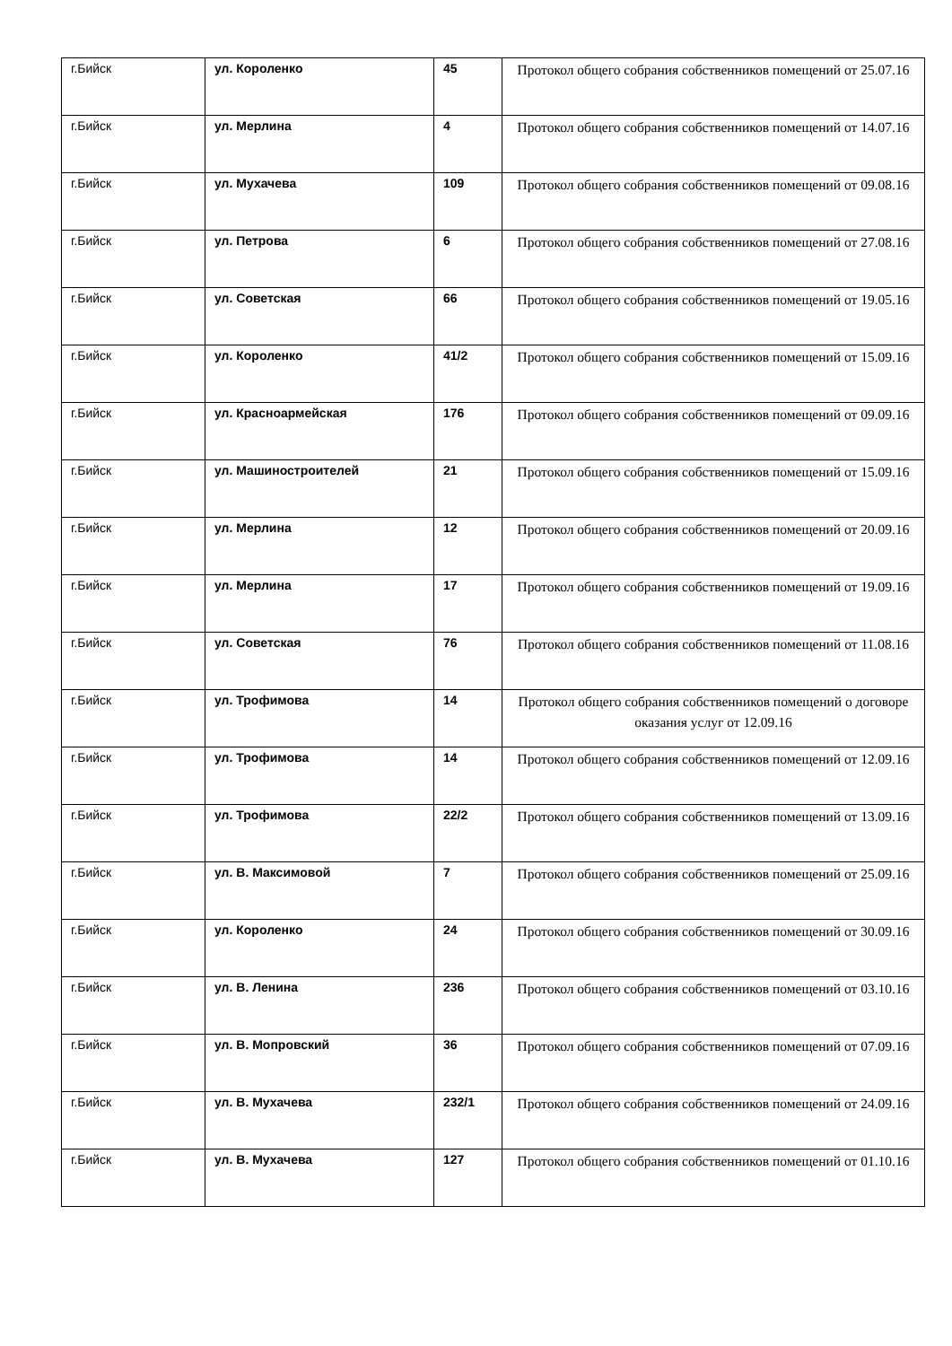| г.Бийск | ул. Короленко | 45 | Протокол общего собрания собственников помещений от 25.07.16 |
| г.Бийск | ул. Мерлина | 4 | Протокол общего собрания собственников помещений от 14.07.16 |
| г.Бийск | ул. Мухачева | 109 | Протокол общего собрания собственников помещений от 09.08.16 |
| г.Бийск | ул. Петрова | 6 | Протокол общего собрания собственников помещений от 27.08.16 |
| г.Бийск | ул. Советская | 66 | Протокол общего собрания собственников помещений от 19.05.16 |
| г.Бийск | ул. Короленко | 41/2 | Протокол общего собрания собственников помещений от 15.09.16 |
| г.Бийск | ул. Красноармейская | 176 | Протокол общего собрания собственников помещений от 09.09.16 |
| г.Бийск | ул. Машиностроителей | 21 | Протокол общего собрания собственников помещений от 15.09.16 |
| г.Бийск | ул. Мерлина | 12 | Протокол общего собрания собственников помещений от 20.09.16 |
| г.Бийск | ул. Мерлина | 17 | Протокол общего собрания собственников помещений от 19.09.16 |
| г.Бийск | ул. Советская | 76 | Протокол общего собрания собственников помещений от 11.08.16 |
| г.Бийск | ул. Трофимова | 14 | Протокол общего собрания собственников помещений о договоре оказания услуг от 12.09.16 |
| г.Бийск | ул. Трофимова | 14 | Протокол общего собрания собственников помещений от 12.09.16 |
| г.Бийск | ул. Трофимова | 22/2 | Протокол общего собрания собственников помещений от 13.09.16 |
| г.Бийск | ул. В. Максимовой | 7 | Протокол общего собрания собственников помещений от 25.09.16 |
| г.Бийск | ул. Короленко | 24 | Протокол общего собрания собственников помещений от 30.09.16 |
| г.Бийск | ул. В. Ленина | 236 | Протокол общего собрания собственников помещений от 03.10.16 |
| г.Бийск | ул. В. Мопровский | 36 | Протокол общего собрания собственников помещений от 07.09.16 |
| г.Бийск | ул. В. Мухачева | 232/1 | Протокол общего собрания собственников помещений от 24.09.16 |
| г.Бийск | ул. В. Мухачева | 127 | Протокол общего собрания собственников помещений от 01.10.16 |